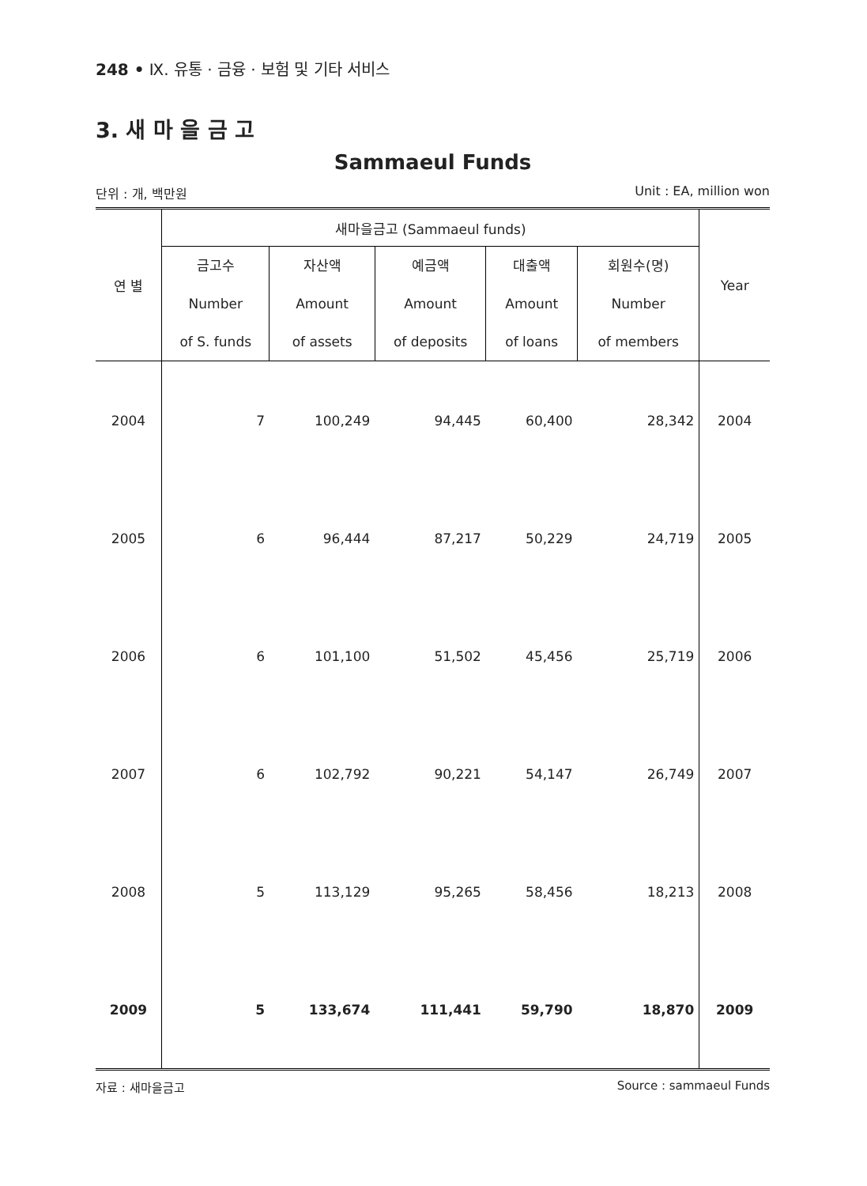248 • Ⅸ. 유통 · 금융 · 보험 및 기타 서비스
3. 새 마 을 금 고
Sammaeul Funds
단위 : 개, 백만원 Unit : EA, million won
| 연 별 | 새마을금고 (Sammaeul funds) | | | | | Year |
| --- | --- | --- | --- | --- | --- | --- |
| | 금고수 Number of S. funds | 자산액 Amount of assets | 예금액 Amount of deposits | 대출액 Amount of loans | 회원수(명) Number of members | |
| 2004 | 7 | 100,249 | 94,445 | 60,400 | 28,342 | 2004 |
| 2005 | 6 | 96,444 | 87,217 | 50,229 | 24,719 | 2005 |
| 2006 | 6 | 101,100 | 51,502 | 45,456 | 25,719 | 2006 |
| 2007 | 6 | 102,792 | 90,221 | 54,147 | 26,749 | 2007 |
| 2008 | 5 | 113,129 | 95,265 | 58,456 | 18,213 | 2008 |
| 2009 | 5 | 133,674 | 111,441 | 59,790 | 18,870 | 2009 |
자료 : 새마을금고 Source : sammaeul Funds